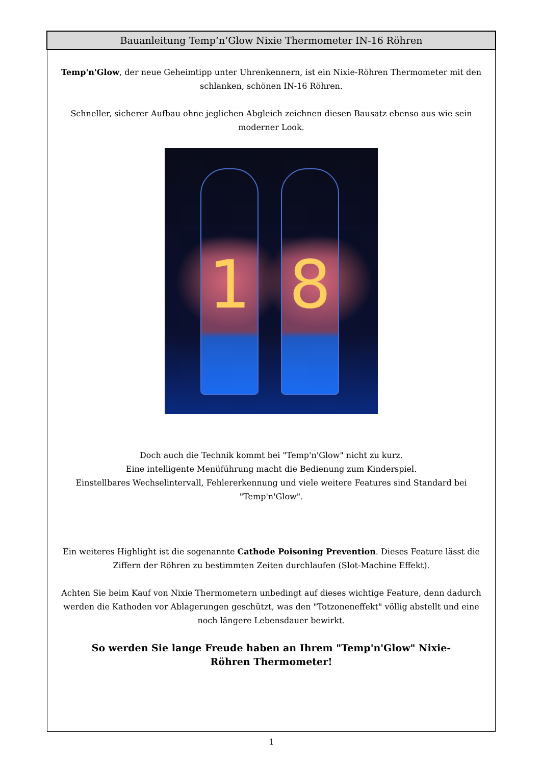Bauanleitung Temp’n’Glow Nixie Thermometer IN-16 Röhren
Temp'n'Glow, der neue Geheimtipp unter Uhrenkennern, ist ein Nixie-Röhren Thermometer mit den schlanken, schönen IN-16 Röhren.
Schneller, sicherer Aufbau ohne jeglichen Abgleich zeichnen diesen Bausatz ebenso aus wie sein moderner Look.
1 8
Doch auch die Technik kommt bei "Temp'n'Glow" nicht zu kurz.
Eine intelligente Menüführung macht die Bedienung zum Kinderspiel.
Einstellbares Wechselintervall, Fehlererkennung und viele weitere Features sind Standard bei "Temp'n'Glow".
Ein weiteres Highlight ist die sogenannte Cathode Poisoning Prevention. Dieses Feature lässt die Ziffern der Röhren zu bestimmten Zeiten durchlaufen (Slot-Machine Effekt).
Achten Sie beim Kauf von Nixie Thermometern unbedingt auf dieses wichtige Feature, denn dadurch werden die Kathoden vor Ablagerungen geschützt, was den "Totzoneneffekt" völlig abstellt und eine noch längere Lebensdauer bewirkt.
So werden Sie lange Freude haben an Ihrem "Temp'n'Glow" Nixie-Röhren Thermometer!
1